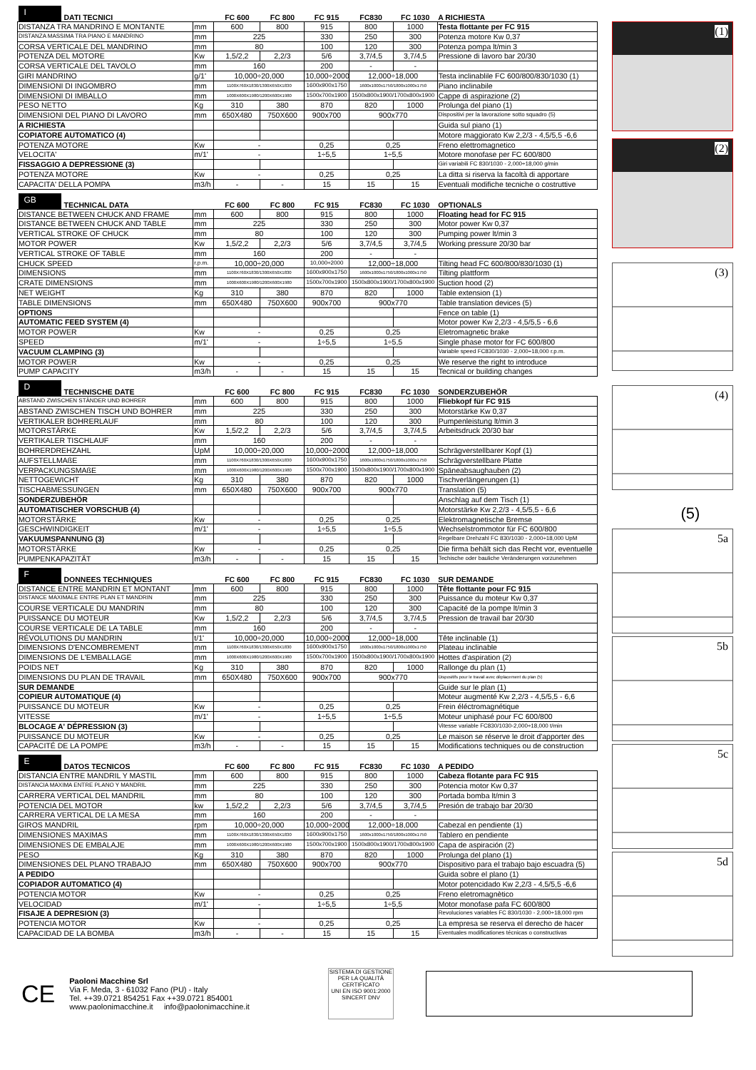| I DATI TECNICI | | FC 600 | FC 800 | FC 915 | FC830 | FC 1030 | A RICHIESTA |
| --- | --- | --- | --- | --- | --- | --- | --- |
| DISTANZA TRA MANDRINO E MONTANTE | mm | 600 | 800 | 915 | 800 | 1000 | Testa flottante per FC 915 |
| DISTANZA MASSIMA TRA PIANO E MANDRINO | mm | 225 | | 330 | 250 | 300 | Potenza motore Kw 0,37 |
| CORSA VERTICALE DEL MANDRINO | mm | 80 | | 100 | 120 | 300 | Potenza pompa lt/min 3 |
| POTENZA DEL MOTORE | Kw | 1,5/2,2 | 2,2/3 | 5/6 | 3,7/4,5 | 3,7/4,5 | Pressione di lavoro bar 20/30 |
| CORSA VERTICALE DEL TAVOLO | mm | 160 | | 200 | - | - | |
| GIRI MANDRINO | g/1' | 10,000÷20,000 | | 10,000÷2000 | 12,000÷18,000 | | Testa inclinablile FC 600/800/830/1030 (1) |
| DIMENSIONI DI INGOMBRO | mm | 1100X760X1830/1300X650X1830 | | 1600x900x1750 | 1600x1000x1750/1800x1000x1750 | | Piano inclinabile |
| DIMENSIONI DI IMBALLO | mm | 1000X600X1980/1200X600X1980 | | 1500x700x1900 | 1500x800x1900/1700x800x1900 | | Cappe di aspirazione (2) |
| PESO NETTO | Kg | 310 | 380 | 870 | 820 | 1000 | Prolunga del piano (1) |
| DIMENSIONI DEL PIANO DI LAVORO | mm | 650X480 | 750X600 | 900x700 | 900x770 | | Dispositivi per la lavorazione sotto squadro (5) |
| A RICHIESTA | | | | | | | Guida sul piano (1) |
| COPIATORE AUTOMATICO (4) | | | | | | | Motore maggiorato Kw 2,2/3 - 4,5/5,5 -6,6 |
| POTENZA MOTORE | Kw | - | | 0,25 | 0,25 | | Freno elettromagnetico |
| VELOCITA' | m/1' | - | | 1÷5,5 | 1÷5,5 | | Motore monofase per FC 600/800 |
| FISSAGGIO A DEPRESSIONE (3) | | | | | | | Giri variabili FC 830/1030 - 2,000÷18,000 g/min |
| POTENZA MOTORE | Kw | - | | 0,25 | 0,25 | | La ditta si riserva la facoltà di apportare |
| CAPACITA' DELLA POMPA | m3/h | - | - | 15 | 15 | 15 | Eventuali modifiche tecniche o costruttive |
| GB TECHNICAL DATA | | FC 600 | FC 800 | FC 915 | FC830 | FC 1030 | OPTIONALS |
| --- | --- | --- | --- | --- | --- | --- | --- |
| DISTANCE BETWEEN CHUCK AND FRAME | mm | 600 | 800 | 915 | 800 | 1000 | Floating head for FC 915 |
| DISTANCE BETWEEN CHUCK AND TABLE | mm | 225 | | 330 | 250 | 300 | Motor power Kw 0,37 |
| VERTICAL STROKE OF CHUCK | mm | 80 | | 100 | 120 | 300 | Pumping power lt/min 3 |
| MOTOR POWER | Kw | 1,5/2,2 | 2,2/3 | 5/6 | 3,7/4,5 | 3,7/4,5 | Working pressure 20/30 bar |
| VERTICAL STROKE OF TABLE | mm | 160 | | 200 | - | - | |
| CHUCK SPEED | r.p.m. | 10,000÷20,000 | | 10,000÷2000 | 12,000÷18,000 | | Tilting head FC 600/800/830/1030 (1) |
| DIMENSIONS | mm | 1100X760X1830/1300X650X1830 | | 1600x900x1750 | 1600x1000x1750/1800x1000x1750 | | Tilting plattform |
| CRATE DIMENSIONS | mm | 1000X600X1980/1200X600X1980 | | 1500x700x1900 | 1500x800x1900/1700x800x1900 | | Suction hood (2) |
| NET WEIGHT | Kg | 310 | 380 | 870 | 820 | 1000 | Table extension (1) |
| TABLE DIMENSIONS | mm | 650X480 | 750X600 | 900x700 | 900x770 | | Table translation devices (5) |
| OPTIONS | | | | | | | Fence on table (1) |
| AUTOMATIC FEED SYSTEM (4) | | | | | | | Motor power Kw 2,2/3 - 4,5/5,5 - 6,6 |
| MOTOR POWER | Kw | - | | 0,25 | 0,25 | | Eletromagnetic brake |
| SPEED | m/1' | - | | 1÷5,5 | 1÷5,5 | | Single phase motor for FC 600/800 |
| VACUUM CLAMPING (3) | | | | | | | Variable speed FC830/1030 - 2,000÷18,000 r.p.m. |
| MOTOR POWER | Kw | - | | 0,25 | 0,25 | | We reserve the right to introduce |
| PUMP CAPACITY | m3/h | - | - | 15 | 15 | 15 | Tecnical or building changes |
| D TECHNISCHE DATE | | FC 600 | FC 800 | FC 915 | FC830 | FC 1030 | SONDERZUBEHÖR |
| --- | --- | --- | --- | --- | --- | --- | --- |
| ABSTAND ZWISCHEN STÄNDER UND BOHRER | mm | 600 | 800 | 915 | 800 | 1000 | Fliebkopf für FC 915 |
| ABSTAND ZWISCHEN TISCH UND BOHRER | mm | 225 | | 330 | 250 | 300 | Motorstärke Kw 0,37 |
| VERTIKALER BOHRERLAUF | mm | 80 | | 100 | 120 | 300 | Pumpenleistung lt/min 3 |
| MOTORSTÄRKE | Kw | 1,5/2,2 | 2,2/3 | 5/6 | 3,7/4,5 | 3,7/4,5 | Arbeitsdruck 20/30 bar |
| VERTIKALER TISCHLAUF | mm | 160 | | 200 | - | - | |
| BOHRERDREHZAHL | UpM | 10,000÷20,000 | | 10,000÷2000 | 12,000÷18,000 | | Schrägverstellbarer Kopf (1) |
| AUFSTELLMAßE | mm | 1100X760X1830/1300X650X1830 | | 1600x900x1750 | 1600x1000x1750/1800x1000x1750 | | Schrägverstellbare Platte |
| VERPACKUNGSMAßE | mm | 1000X600X1980/1200X600X1980 | | 1500x700x1900 | 1500x800x1900/1700x800x1900 | | Späneabsaughauben (2) |
| NETTOGEWICHT | Kg | 310 | 380 | 870 | 820 | 1000 | Tischverlängerungen (1) |
| TISCHABMESSUNGEN | mm | 650X480 | 750X600 | 900x700 | 900x770 | | Translation (5) |
| SONDERZUBEHÖR | | | | | | | Anschlag auf dem Tisch (1) |
| AUTOMATISCHER VORSCHUB (4) | | | | | | | Motorstärke Kw 2,2/3 - 4,5/5,5 - 6,6 |
| MOTORSTÄRKE | Kw | - | | 0,25 | 0,25 | | Elektromagnetische Bremse |
| GESCHWINDIGKEIT | m/1' | - | | 1÷5,5 | 1÷5,5 | | Wechselstrommotor für FC 600/800 |
| VAKUUMSPANNUNG (3) | | | | | | | Regelbare Drehzahl FC 830/1030 - 2,000÷18,000 UpM |
| MOTORSTÄRKE | Kw | - | | 0,25 | 0,25 | | Die firma behält sich das Recht vor, eventuelle |
| PUMPENKAPAZITÄT | m3/h | - | - | 15 | 15 | 15 | Techische oder bauliche Veränderungen vorzunehmen |
| F DONNEES TECHNIQUES | | FC 600 | FC 800 | FC 915 | FC830 | FC 1030 | SUR DEMANDE |
| --- | --- | --- | --- | --- | --- | --- | --- |
| DISTANCE ENTRE MANDRIN ET MONTANT | mm | 600 | 800 | 915 | 800 | 1000 | Tête flottante pour FC 915 |
| DISTANCE MAXIMALE ENTRE PLAN ET MANDRIN | mm | 225 | | 330 | 250 | 300 | Puissance du moteur Kw 0,37 |
| COURSE VERTICALE DU MANDRIN | mm | 80 | | 100 | 120 | 300 | Capacité de la pompe lt/min 3 |
| PUISSANCE DU MOTEUR | Kw | 1,5/2,2 | 2,2/3 | 5/6 | 3,7/4,5 | 3,7/4,5 | Pression de travail bar 20/30 |
| COURSE VERTICALE DE LA TABLE | mm | 160 | | 200 | - | - | |
| RÉVOLUTIONS DU MANDRIN | t/1' | 10,000÷20,000 | | 10,000÷2000 | 12,000÷18,000 | | Tête inclinable (1) |
| DIMENSIONS D'ENCOMBREMENT | mm | 1100X760X1830/1300X650X1830 | | 1600x900x1750 | 1600x1000x1750/1800x1000x1750 | | Plateau inclinable |
| DIMENSIONS DE L'EMBALLAGE | mm | 1000X600X1980/1200X600X1980 | | 1500x700x1900 | 1500x800x1900/1700x800x1900 | | Hottes d'aspiration (2) |
| POIDS NET | Kg | 310 | 380 | 870 | 820 | 1000 | Rallonge du plan (1) |
| DIMENSIONS DU PLAN DE TRAVAIL | mm | 650X480 | 750X600 | 900x700 | 900x770 | | Dispositifs pour le travail avec dèplacement du plan (5) |
| SUR DEMANDE | | | | | | | Guide sur le plan (1) |
| COPIEUR AUTOMATIQUE (4) | | | | | | | Moteur augmenté Kw 2,2/3 - 4,5/5,5 - 6,6 |
| PUISSANCE DU MOTEUR | Kw | - | | 0,25 | 0,25 | | Frein éléctromagnétique |
| VITESSE | m/1' | - | | 1÷5,5 | 1÷5,5 | | Moteur uniphasé pour FC 600/800 |
| BLOCAGE A' DÉPRESSION (3) | | | | | | | Vitesse variable FC830/1030-2,000÷18,000 t/min |
| PUISSANCE DU MOTEUR | Kw | - | | 0,25 | 0,25 | | Le maison se réserve le droit d'apporter des |
| CAPACITÉ DE LA POMPE | m3/h | - | - | 15 | 15 | 15 | Modifications techniques ou de construction |
| E DATOS TECNICOS | | FC 600 | FC 800 | FC 915 | FC830 | FC 1030 | A PEDIDO |
| --- | --- | --- | --- | --- | --- | --- | --- |
| DISTANCIA ENTRE MANDRIL Y MASTIL | mm | 600 | 800 | 915 | 800 | 1000 | Cabeza flotante para FC 915 |
| DISTANCIA MAXIMA ENTRE PLANO Y MANDRIL | mm | 225 | | 330 | 250 | 300 | Potencia motor Kw 0,37 |
| CARRERA VERTICAL DEL MANDRIL | mm | 80 | | 100 | 120 | 300 | Portada bomba lt/min 3 |
| POTENCIA DEL MOTOR | kw | 1,5/2,2 | 2,2/3 | 5/6 | 3,7/4,5 | 3,7/4,5 | Presión de trabajo bar 20/30 |
| CARRERA VERTICAL DE LA MESA | mm | 160 | | 200 | - | - | |
| GIROS MANDRIL | rpm | 10,000÷20,000 | | 10,000÷2000 | 12,000÷18,000 | | Cabezal en pendiente (1) |
| DIMENSIONES MAXIMAS | mm | 1100X760X1830/1300X650X1830 | | 1600x900x1750 | 1600x1000x1750/1800x1000x1750 | | Tablero en pendiente |
| DIMENSIONES DE EMBALAJE | mm | 1000X600X1980/1200X600X1980 | | 1500x700x1900 | 1500x800x1900/1700x800x1900 | | Capa de aspiración (2) |
| PESO | Kg | 310 | 380 | 870 | 820 | 1000 | Prolunga del plano (1) |
| DIMENSIONES DEL PLANO TRABAJO | mm | 650X480 | 750X600 | 900x700 | 900x770 | | Dispositivo para el trabajo bajo escuadra (5) |
| A PEDIDO | | | | | | | Guida sobre el plano (1) |
| COPIADOR AUTOMATICO (4) | | | | | | | Motor potencidado Kw 2,2/3 - 4,5/5,5 -6,6 |
| POTENCIA MOTOR | Kw | - | | 0,25 | 0,25 | | Freno eletromagnètico |
| VELOCIDAD | m/1' | - | | 1÷5,5 | 1÷5,5 | | Motor monofase pafa FC 600/800 |
| FISAJE A DEPRESION (3) | | | | | | | Revoluciones variables FC 830/1030 - 2,000÷18,000 rpm |
| POTENCIA MOTOR | Kw | - | | 0,25 | 0,25 | | La empresa se reserva el derecho de hacer |
| CAPACIDAD DE LA BOMBA | m3/h | - | - | 15 | 15 | 15 | Eventuales modificationes técnicas o constructivas |
(1)
(2)
(3)
(4)
(5)
5a
5b
5c
5d
CE
Paoloni Macchine Srl
Via F. Meda, 3 - 61032 Fano (PU) - Italy
Tel. ++39.0721 854251 Fax ++39.0721 854001
www.paolonimacchine.it info@paolonimacchine.it
SISTEMA DI GESTIONE PER LA QUALITÀ CERTIFICATO
UNI EN ISO 9001:2000
SINCERT DNV